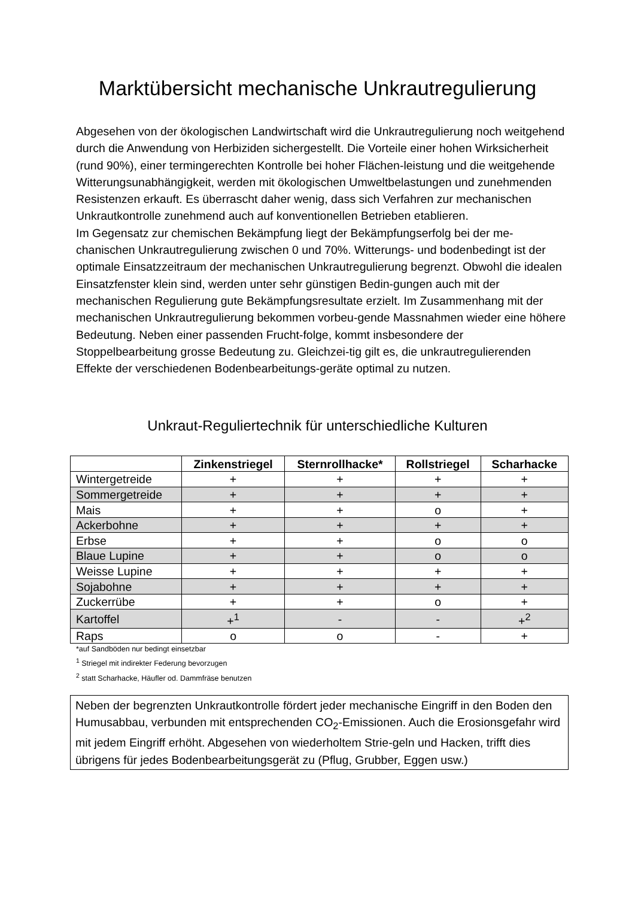Marktübersicht mechanische Unkrautregulierung
Abgesehen von der ökologischen Landwirtschaft wird die Unkrautregulierung noch weitgehend durch die Anwendung von Herbiziden sichergestellt. Die Vorteile einer hohen Wirksicherheit (rund 90%), einer termingerechten Kontrolle bei hoher Flächen-leistung und die weitgehende Witterungsunabhängigkeit, werden mit ökologischen Umweltbelastungen und zunehmenden Resistenzen erkauft. Es überrascht daher wenig, dass sich Verfahren zur mechanischen Unkrautkontrolle zunehmend auch auf konventionellen Betrieben etablieren.
Im Gegensatz zur chemischen Bekämpfung liegt der Bekämpfungserfolg bei der me-chanischen Unkrautregulierung zwischen 0 und 70%. Witterungs- und bodenbedingt ist der optimale Einsatzzeitraum der mechanischen Unkrautregulierung begrenzt. Obwohl die idealen Einsatzfenster klein sind, werden unter sehr günstigen Bedin-gungen auch mit der mechanischen Regulierung gute Bekämpfungsresultate erzielt. Im Zusammenhang mit der mechanischen Unkrautregulierung bekommen vorbeu-gende Massnahmen wieder eine höhere Bedeutung. Neben einer passenden Frucht-folge, kommt insbesondere der Stoppelbearbeitung grosse Bedeutung zu. Gleichzei-tig gilt es, die unkrautregulierenden Effekte der verschiedenen Bodenbearbeitungs-geräte optimal zu nutzen.
Unkraut-Reguliertechnik für unterschiedliche Kulturen
| | Zinkenstriegel | Sternrollhacke* | Rollstriegel | Scharhacke |
| --- | --- | --- | --- | --- |
| Wintergetreide | + | + | + | + |
| Sommergetreide | + | + | + | + |
| Mais | + | + | o | + |
| Ackerbohne | + | + | + | + |
| Erbse | + | + | o | o |
| Blaue Lupine | + | + | o | o |
| Weisse Lupine | + | + | + | + |
| Sojabohne | + | + | + | + |
| Zuckerrübe | + | + | o | + |
| Kartoffel | +<sup>1</sup> | - | - | +<sup>2</sup> |
| Raps | o | o | - | + |
*auf Sandböden nur bedingt einsetzbar
<sup>1</sup> Striegel mit indirekter Federung bevorzugen
<sup>2</sup> statt Scharhacke, Häufler od. Dammfräse benutzen
Neben der begrenzten Unkrautkontrolle fördert jeder mechanische Eingriff in den Boden den Humusabbau, verbunden mit entsprechenden CO<sub>2</sub>-Emissionen. Auch die Erosionsgefahr wird mit jedem Eingriff erhöht. Abgesehen von wiederholtem Strie-geln und Hacken, trifft dies übrigens für jedes Bodenbearbeitungsgerät zu (Pflug, Grubber, Eggen usw.)